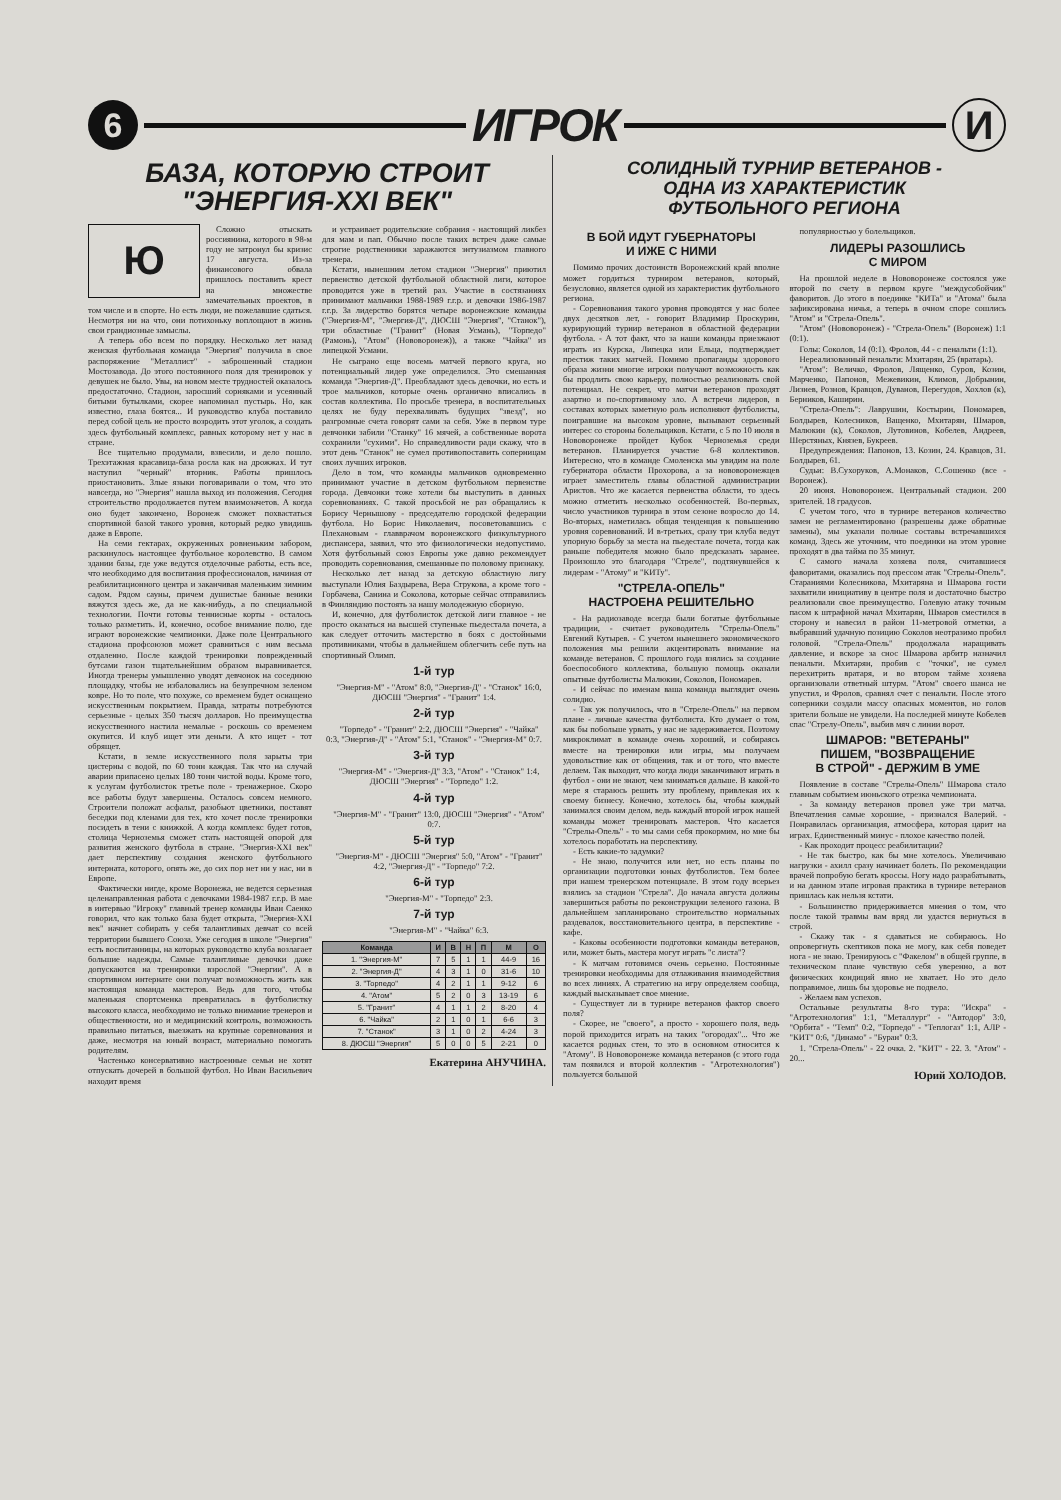6
ИГРОК
И
БАЗА, КОТОРУЮ СТРОИТ
"ЭНЕРГИЯ-XXI ВЕК"
Ю
Сложно отыскать россиянина, которого в 98-м году не затронул бы кризис 17 августа. Из-за финансового обвала пришлось поставить крест на множестве замечательных проектов, в том числе и в спорте. Но есть люди, не пожелавшие сдаться. Несмотря ни на что, они потихоньку воплощают в жизнь свои грандиозные замыслы.
А теперь обо всем по порядку. Несколько лет назад женская футбольная команда "Энергия" получила в свое распоряжение "Металлист" - заброшенный стадион Мостозавода. До этого постоянного поля для тренировок у девушек не было. Увы, на новом месте трудностей оказалось предостаточно. Стадион, заросший сорняками и усеянный битыми бутылками, скорее напоминал пустырь. Но, как известно, глаза боятся... И руководство клуба поставило перед собой цель не просто возродить этот уголок, а создать здесь футбольный комплекс, равных которому нет у нас в стране.
Все тщательно продумали, взвесили, и дело пошло. Трехэтажная красавица-база росла как на дрожжах. И тут наступил "черный" вторник. Работы пришлось приостановить. Злые языки поговаривали о том, что это навсегда, но "Энергия" нашла выход из положения. Сегодня строительство продолжается путем взаимозачетов. А когда оно будет закончено, Воронеж сможет похвастаться спортивной базой такого уровня, который редко увидишь даже в Европе.
На семи гектарах, окруженных ровненьким забором, раскинулось настоящее футбольное королевство. В самом здании базы, где уже ведутся отделочные работы, есть все, что необходимо для воспитания профессионалов, начиная от реабилитационного центра и заканчивая маленьким зимним садом. Рядом сауны, причем душистые банные веники вяжутся здесь же, да не как-нибудь, а по специальной технологии. Почти готовы теннисные корты - осталось только разметить. И, конечно, особое внимание полю, где играют воронежские чемпионки. Даже поле Центрального стадиона профсоюзов может сравниться с ним весьма отдаленно. После каждой тренировки поврежденный бутсами газон тщательнейшим образом выравнивается. Иногда тренеры умышленно уводят девчонок на соседнюю площадку, чтобы не избаловались на безупречном зеленом ковре. Но то поле, что похуже, со временем будет оснащено искусственным покрытием. Правда, затраты потребуются серьезные - целых 350 тысяч долларов. Но преимущества искусственного настила немалые - роскошь со временем окупится. И клуб ищет эти деньги. А кто ищет - тот обрящет.
Кстати, в земле искусственного поля зарыты три цистерны с водой, по 60 тонн каждая. Так что на случай аварии припасено целых 180 тонн чистой воды. Кроме того, к услугам футболисток третье поле - тренажерное. Скоро все работы будут завершены. Осталось совсем немного. Строители положат асфальт, разобьют цветники, поставят беседки под кленами для тех, кто хочет после тренировки посидеть в тени с книжкой. А когда комплекс будет готов, столица Черноземья сможет стать настоящей опорой для развития женского футбола в стране. "Энергия-XXI век" дает перспективу создания женского футбольного интерната, которого, опять же, до сих пор нет ни у нас, ни в Европе.
Фактически нигде, кроме Воронежа, не ведется серьезная целенаправленная работа с девочками 1984-1987 г.г.р. В мае в интервью "Игроку" главный тренер команды Иван Саенко говорил, что как только база будет открыта, "Энергия-XXI век" начнет собирать у себя талантливых девчат со всей территории бывшего Союза. Уже сегодня в школе "Энергия" есть воспитанницы, на которых руководство клуба возлагает большие надежды. Самые талантливые девочки даже допускаются на тренировки взрослой "Энергии". А в спортивном интернате они получат возможность жить как настоящая команда мастеров. Ведь для того, чтобы маленькая спортсменка превратилась в футболистку высокого класса, необходимо не только внимание тренеров и общественности, но и медицинский контроль, возможность правильно питаться, выезжать на крупные соревнования и даже, несмотря на юный возраст, материально помогать родителям.
Частенько консервативно настроенные семьи не хотят отпускать дочерей в большой футбол. Но Иван Васильевич находит время
и устраивает родительские собрания - настоящий ликбез для мам и пап. Обычно после таких встреч даже самые строгие родственники заражаются энтузиазмом главного тренера.
Кстати, нынешним летом стадион "Энергия" приютил первенство детской футбольной областной лиги, которое проводится уже в третий раз. Участие в состязаниях принимают мальчики 1988-1989 г.г.р. и девочки 1986-1987 г.г.р. За лидерство борятся четыре воронежские команды ("Энергия-М", "Энергия-Д", ДЮСШ "Энергия", "Станок"), три областные ("Гранит" (Новая Усмань), "Торпедо" (Рамонь), "Атом" (Нововоронеж)), а также "Чайка" из липецкой Усмани.
Не сыграно еще восемь матчей первого круга, но потенциальный лидер уже определился. Это смешанная команда "Энергия-Д". Преобладают здесь девочки, но есть и трое мальчиков, которые очень органично вписались в состав коллектива. По просьбе тренера, в воспитательных целях не буду перехваливать будущих "звезд", но разгромные счета говорят сами за себя. Уже в первом туре девчонки забили "Станку" 16 мячей, а собственные ворота сохранили "сухими". Но справедливости ради скажу, что в этот день "Станок" не сумел противопоставить соперницам своих лучших игроков.
Дело в том, что команды мальчиков одновременно принимают участие в детском футбольном первенстве города. Девчонки тоже хотели бы выступить в данных соревнованиях. С такой просьбой не раз обращались к Борису Чернышову - председателю городской федерации футбола. Но Борис Николаевич, посоветовавшись с Плехановым - главврачом воронежского физкультурного диспансера, заявил, что это физиологически недопустимо. Хотя футбольный союз Европы уже давно рекомендует проводить соревнования, смешанные по половому признаку.
Несколько лет назад за детскую областную лигу выступали Юлия Баздырева, Вера Струкова, а кроме того - Горбачева, Санина и Соколова, которые сейчас отправились в Финляндию постоять за нашу молодежную сборную.
И, конечно, для футболисток детской лиги главное - не просто оказаться на высшей ступеньке пьедестала почета, а как следует отточить мастерство в боях с достойными противниками, чтобы в дальнейшем облегчить себе путь на спортивный Олимп.
1-й тур
"Энергия-М" - "Атом" 8:0, "Энергия-Д" - "Станок" 16:0, ДЮСШ "Энергия" - "Гранит" 1:4.
2-й тур
"Торпедо" - "Гранит" 2:2, ДЮСШ "Энергия" - "Чайка" 0:3, "Энергия-Д" - "Атом" 5:1, "Станок" - "Энергия-М" 0:7.
3-й тур
"Энергия-М" - "Энергия-Д" 3:3, "Атом" - "Станок" 1:4, ДЮСШ "Энергия" - "Торпедо" 1:2.
4-й тур
"Энергия-М" - "Гранит" 13:0, ДЮСШ "Энергия" - "Атом" 0:7.
5-й тур
"Энергия-М" - ДЮСШ "Энергия" 5:0, "Атом" - "Гранит" 4:2, "Энергия-Д" - "Торпедо" 7:2.
6-й тур
"Энергия-М" - "Торпедо" 2:3.
7-й тур
"Энергия-М" - "Чайка" 6:3.
| Команда | И | В | Н | П | М | О |
| --- | --- | --- | --- | --- | --- | --- |
| 1. "Энергия-М" | 7 | 5 | 1 | 1 | 44-9 | 16 |
| 2. "Энергия-Д" | 4 | 3 | 1 | 0 | 31-6 | 10 |
| 3. "Торпедо" | 4 | 2 | 1 | 1 | 9-12 | 6 |
| 4. "Атом" | 5 | 2 | 0 | 3 | 13-19 | 6 |
| 5. "Гранит" | 4 | 1 | 1 | 2 | 8-20 | 4 |
| 6. "Чайка" | 2 | 1 | 0 | 1 | 6-6 | 3 |
| 7. "Станок" | 3 | 1 | 0 | 2 | 4-24 | 3 |
| 8. ДЮСШ "Энергия" | 5 | 0 | 0 | 5 | 2-21 | 0 |
Екатерина АНУЧИНА.
СОЛИДНЫЙ ТУРНИР ВЕТЕРАНОВ -
ОДНА ИЗ ХАРАКТЕРИСТИК
ФУТБОЛЬНОГО РЕГИОНА
В БОЙ ИДУТ ГУБЕРНАТОРЫ
И ИЖЕ С НИМИ
Помимо прочих достоинств Воронежский край вполне может гордиться турниром ветеранов, который, безусловно, является одной из характеристик футбольного региона.
- Соревнования такого уровня проводятся у нас более двух десятков лет, - говорит Владимир Проскурин, курирующий турнир ветеранов в областной федерации футбола. - А тот факт, что за наши команды приезжают играть из Курска, Липецка или Ельца, подтверждает престиж таких матчей. Помимо пропаганды здорового образа жизни многие игроки получают возможность как бы продлить свою карьеру, полностью реализовать свой потенциал. Не секрет, что матчи ветеранов проходят азартно и по-спортивному зло. А встречи лидеров, в составах которых заметную роль исполняют футболисты, поигравшие на высоком уровне, вызывают серьезный интерес со стороны болельщиков. Кстати, с 5 по 10 июля в Нововоронеже пройдет Кубок Черноземья среди ветеранов. Планируется участие 6-8 коллективов. Интересно, что в команде Смоленска мы увидим на поле губернатора области Прохорова, а за нововоронежцев играет заместитель главы областной администрации Аристов. Что же касается первенства области, то здесь можно отметить несколько особенностей. Во-первых, число участников турнира в этом сезоне возросло до 14. Во-вторых, наметилась общая тенденция к повышению уровня соревнований. И в-третьих, сразу три клуба ведут упорную борьбу за места на пьедестале почета, тогда как раньше победителя можно было предсказать заранее. Произошло это благодаря "Стреле", подтянувшейся к лидерам - "Атому" и "КИТу".
"СТРЕЛА-ОПЕЛЬ"
НАСТРОЕНА РЕШИТЕЛЬНО
- На радиозаводе всегда были богатые футбольные традиции, - считает руководитель "Стрелы-Опель" Евгений Кутырев. - С учетом нынешнего экономического положения мы решили акцентировать внимание на команде ветеранов. С прошлого года взялись за создание боеспособного коллектива, большую помощь оказали опытные футболисты Малюкин, Соколов, Пономарев.
- И сейчас по именам ваша команда выглядит очень солидно.
- Так уж получилось, что в "Стреле-Опель" на первом плане - личные качества футболиста. Кто думает о том, как бы побольше урвать, у нас не задерживается. Поэтому микроклимат в команде очень хороший, и собираясь вместе на тренировки или игры, мы получаем удовольствие как от общения, так и от того, что вместе делаем. Так выходит, что когда люди заканчивают играть в футбол - они не знают, чем заниматься дальше. В какой-то мере я стараюсь решить эту проблему, привлекая их к своему бизнесу. Конечно, хотелось бы, чтобы каждый занимался своим делом, ведь каждый второй игрок нашей команды может тренировать мастеров. Что касается "Стрелы-Опель" - то мы сами себя прокормим, но мне бы хотелось поработать на перспективу.
- Есть какие-то задумки?
- Не знаю, получится или нет, но есть планы по организации подготовки юных футболистов. Тем более при нашем тренерском потенциале. В этом году всерьез взялись за стадион "Стрела". До начала августа должны завершиться работы по реконструкции зеленого газона. В дальнейшем запланировано строительство нормальных раздевалок, восстановительного центра, в перспективе - кафе.
- Каковы особенности подготовки команды ветеранов, или, может быть, мастера могут играть "с листа"?
- К матчам готовимся очень серьезно. Постоянные тренировки необходимы для отлаживания взаимодействия во всех линиях. А стратегию на игру определяем сообща, каждый высказывает свое мнение.
- Существует ли в турнире ветеранов фактор своего поля?
- Скорее, не "своего", а просто - хорошего поля, ведь порой приходится играть на таких "огородах"... Что же касается родных стен, то это в основном относится к "Атому". В Нововоронеже команда ветеранов (с этого года там появился и второй коллектив - "Агротехнология") пользуется большой
популярностью у болельщиков.
ЛИДЕРЫ РАЗОШЛИСЬ
С МИРОМ
На прошлой неделе в Нововоронеже состоялся уже второй по счету в первом круге "междусобойчик" фаворитов. До этого в поединке "КИТа" и "Атома" была зафиксирована ничья, а теперь в очном споре сошлись "Атом" и "Стрела-Опель".
"Атом" (Нововоронеж) - "Стрела-Опель" (Воронеж) 1:1 (0:1).
Голы: Соколов, 14 (0:1). Фролов, 44 - с пенальти (1:1).
Нереализованный пенальти: Мхитарян, 25 (вратарь).
"Атом": Величко, Фролов, Лященко, Суров, Козин, Марченко, Папонов, Межевикин, Климов, Добрынин, Лизнев, Рознов, Кравцов, Дуванов, Перегудов, Хохлов (к), Берников, Каширин.
"Стрела-Опель": Лаврушин, Костырин, Пономарев, Болдырев, Колесников, Ващенко, Мхитарян, Шмаров, Малюкин (к), Соколов, Лутовинов, Кобелев, Андреев, Шерстяных, Князев, Букреев.
Предупреждения: Папонов, 13. Козин, 24. Кравцов, 31. Болдырев, 61.
Судьи: В.Сухоруков, А.Монаков, С.Сошенко (все - Воронеж).
20 июня. Нововоронеж. Центральный стадион. 200 зрителей. 18 градусов.
С учетом того, что в турнире ветеранов количество замен не регламентировано (разрешены даже обратные замены), мы указали полные составы встречавшихся команд. Здесь же уточним, что поединки на этом уровне проходят в два тайма по 35 минут.
С самого начала хозяева поля, считавшиеся фаворитами, оказались под прессом атак "Стрелы-Опель". Стараниями Колесникова, Мхитаряна и Шмарова гости захватили инициативу в центре поля и достаточно быстро реализовали свое преимущество. Голевую атаку точным пасом к штрафной начал Мхитарян, Шмаров сместился в сторону и навесил в район 11-метровой отметки, а выбравший удачную позицию Соколов неотразимо пробил головой. "Стрела-Опель" продолжала наращивать давление, и вскоре за снос Шмарова арбитр назначил пенальти. Мхитарян, пробив с "точки", не сумел перехитрить вратаря, и во втором тайме хозяева организовали ответный штурм. "Атом" своего шанса не упустил, и Фролов, сравнял счет с пенальти. После этого соперники создали массу опасных моментов, но голов зрители больше не увидели. На последней минуте Кобелев спас "Стрелу-Опель", выбив мяч с линии ворот.
ШМАРОВ: "ВЕТЕРАНЫ"
ПИШЕМ, "ВОЗВРАЩЕНИЕ
В СТРОЙ" - ДЕРЖИМ В УМЕ
Появление в составе "Стрелы-Опель" Шмарова стало главным событием июньского отрезка чемпионата.
- За команду ветеранов провел уже три матча. Впечатления самые хорошие, - признался Валерий. - Понравилась организация, атмосфера, которая царит на играх. Единственный минус - плохое качество полей.
- Как проходит процесс реабилитации?
- Не так быстро, как бы мне хотелось. Увеличиваю нагрузки - ахилл сразу начинает болеть. По рекомендации врачей попробую бегать кроссы. Ногу надо разрабатывать, и на данном этапе игровая практика в турнире ветеранов пришлась как нельзя кстати.
- Большинство придерживается мнения о том, что после такой травмы вам вряд ли удастся вернуться в строй.
- Скажу так - я сдаваться не собираюсь. Но опровергнуть скептиков пока не могу, как себя поведет нога - не знаю. Тренируюсь с "Факелом" в общей группе, в техническом плане чувствую себя уверенно, а вот физических кондиций явно не хватает. Но это дело поправимое, лишь бы здоровье не подвело.
- Желаем вам успехов.
Остальные результаты 8-го тура: "Искра" - "Агротехнология" 1:1, "Металлург" - "Автодор" 3:0, "Орбита" - "Темп" 0:2, "Торпедо" - "Теплогаз" 1:1, АЛР - "КИТ" 0:6, "Динамо" - "Буран" 0:3.
1. "Стрела-Опель" - 22 очка. 2. "КИТ" - 22. 3. "Атом" - 20...
Юрий ХОЛОДОВ.